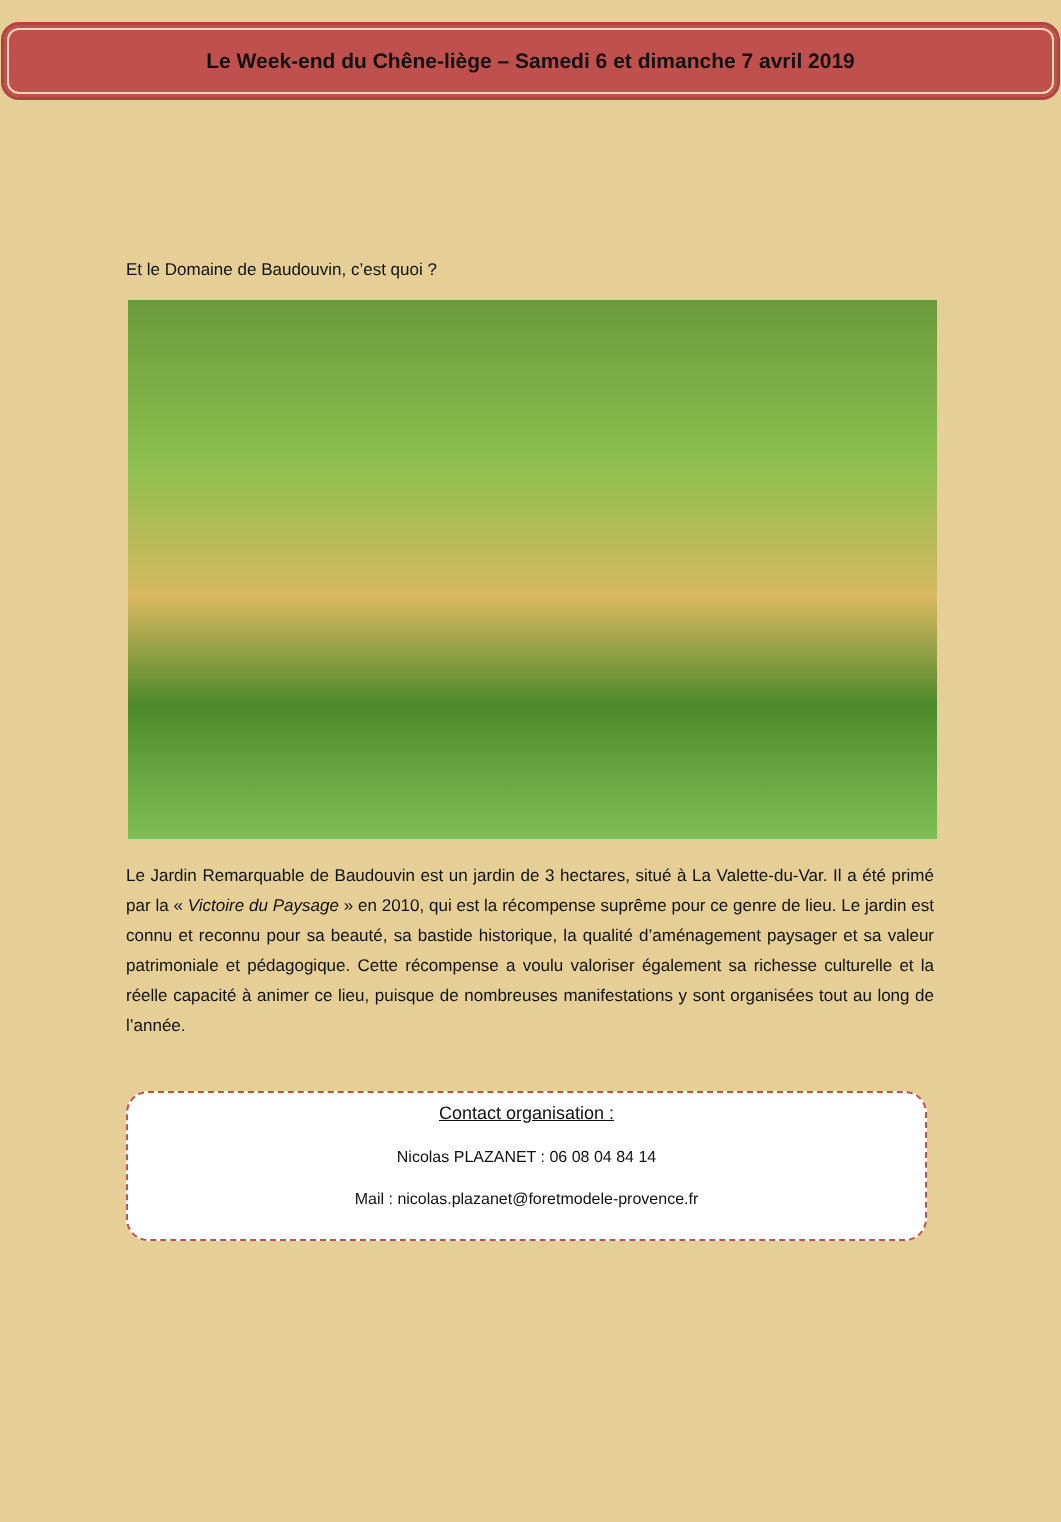Le Week-end du Chêne-liège – Samedi 6 et dimanche 7 avril 2019
Et le Domaine de Baudouvin, c’est quoi ?
Le Jardin Remarquable de Baudouvin est un jardin de 3 hectares, situé à La Valette-du-Var. Il a été primé par la « Victoire du Paysage » en 2010, qui est la récompense suprême pour ce genre de lieu. Le jardin est connu et reconnu pour sa beauté, sa bastide historique, la qualité d’aménagement paysager et sa valeur patrimoniale et pédagogique. Cette récompense a voulu valoriser également sa richesse culturelle et la réelle capacité à animer ce lieu, puisque de nombreuses manifestations y sont organisées tout au long de l’année.
Contact organisation :
Nicolas PLAZANET : 06 08 04 84 14
Mail : nicolas.plazanet@foretmodele-provence.fr